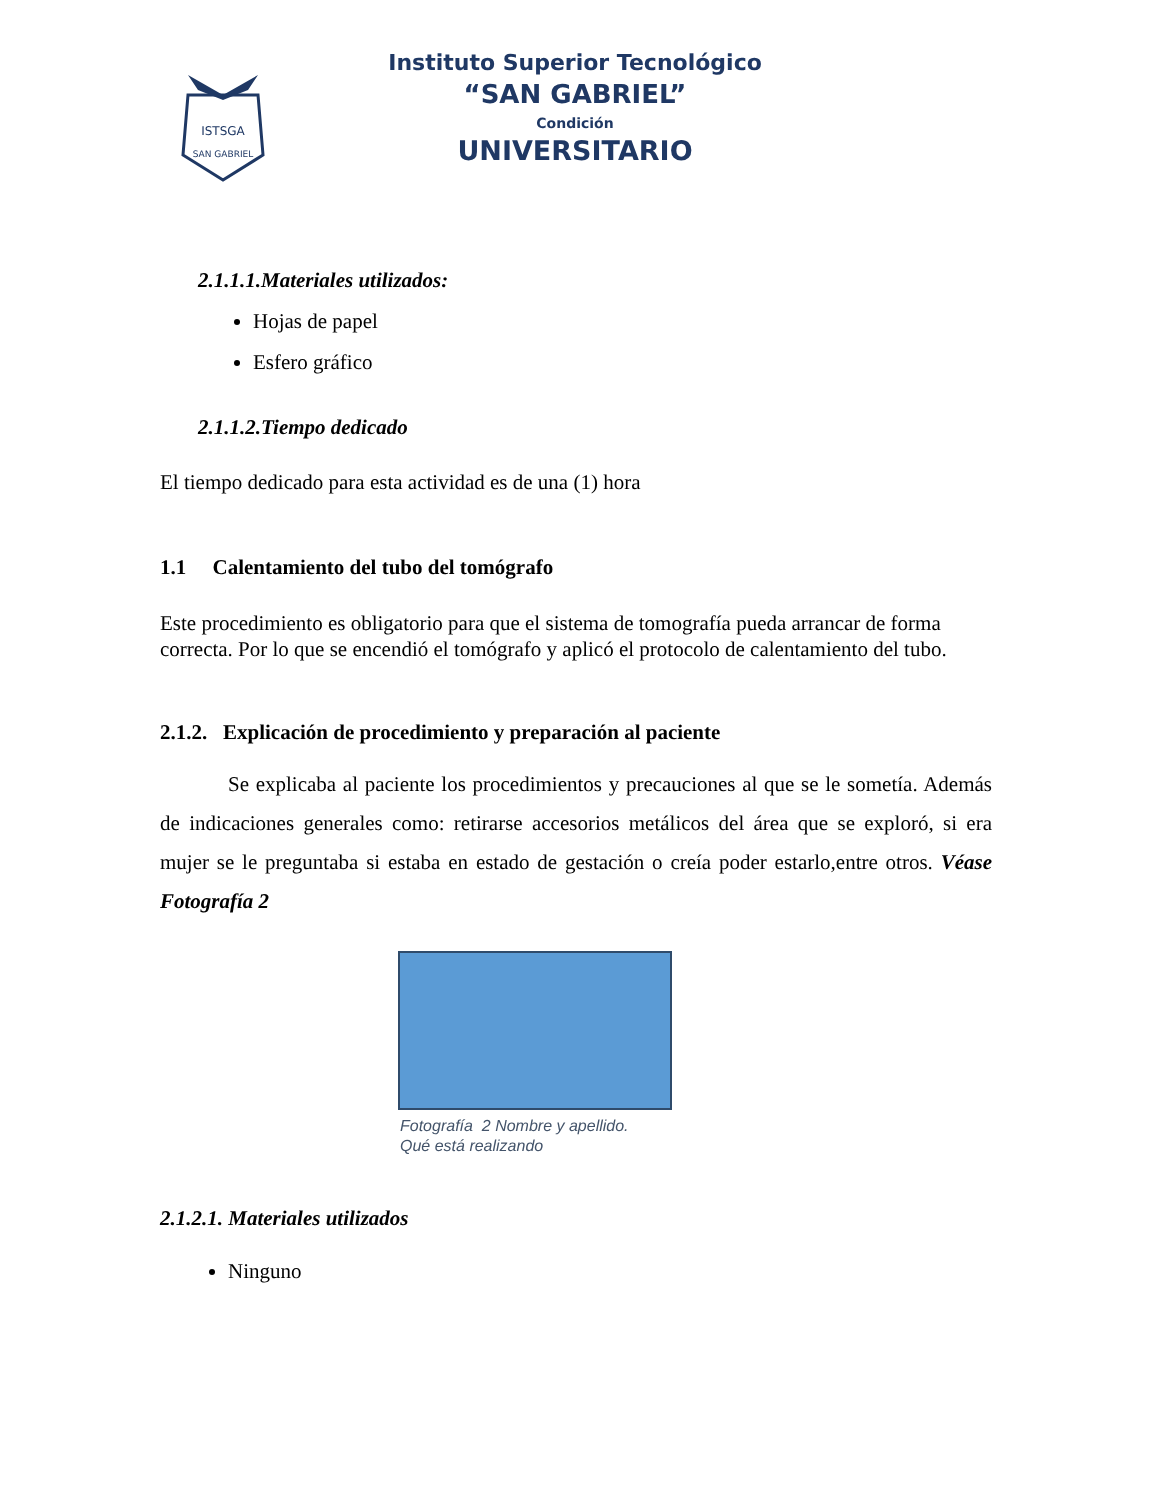ISTSGA
SAN GABRIEL
Instituto Superior Tecnológico
“SAN GABRIEL”
Condición
UNIVERSITARIO
2.1.1.1.Materiales utilizados:
Hojas de papel
Esfero gráfico
2.1.1.2.Tiempo dedicado
El tiempo dedicado para esta actividad es de una (1) hora
1.1 Calentamiento del tubo del tomógrafo
Este procedimiento es obligatorio para que el sistema de tomografía pueda arrancar de forma correcta. Por lo que se encendió el tomógrafo y aplicó el protocolo de calentamiento del tubo.
2.1.2. Explicación de procedimiento y preparación al paciente
Se explicaba al paciente los procedimientos y precauciones al que se le sometía. Además de indicaciones generales como: retirarse accesorios metálicos del área que se exploró, si era mujer se le preguntaba si estaba en estado de gestación o creía poder estarlo,entre otros. Véase Fotografía 2
Fotografía 2 Nombre y apellido.
Qué está realizando
2.1.2.1. Materiales utilizados
Ninguno